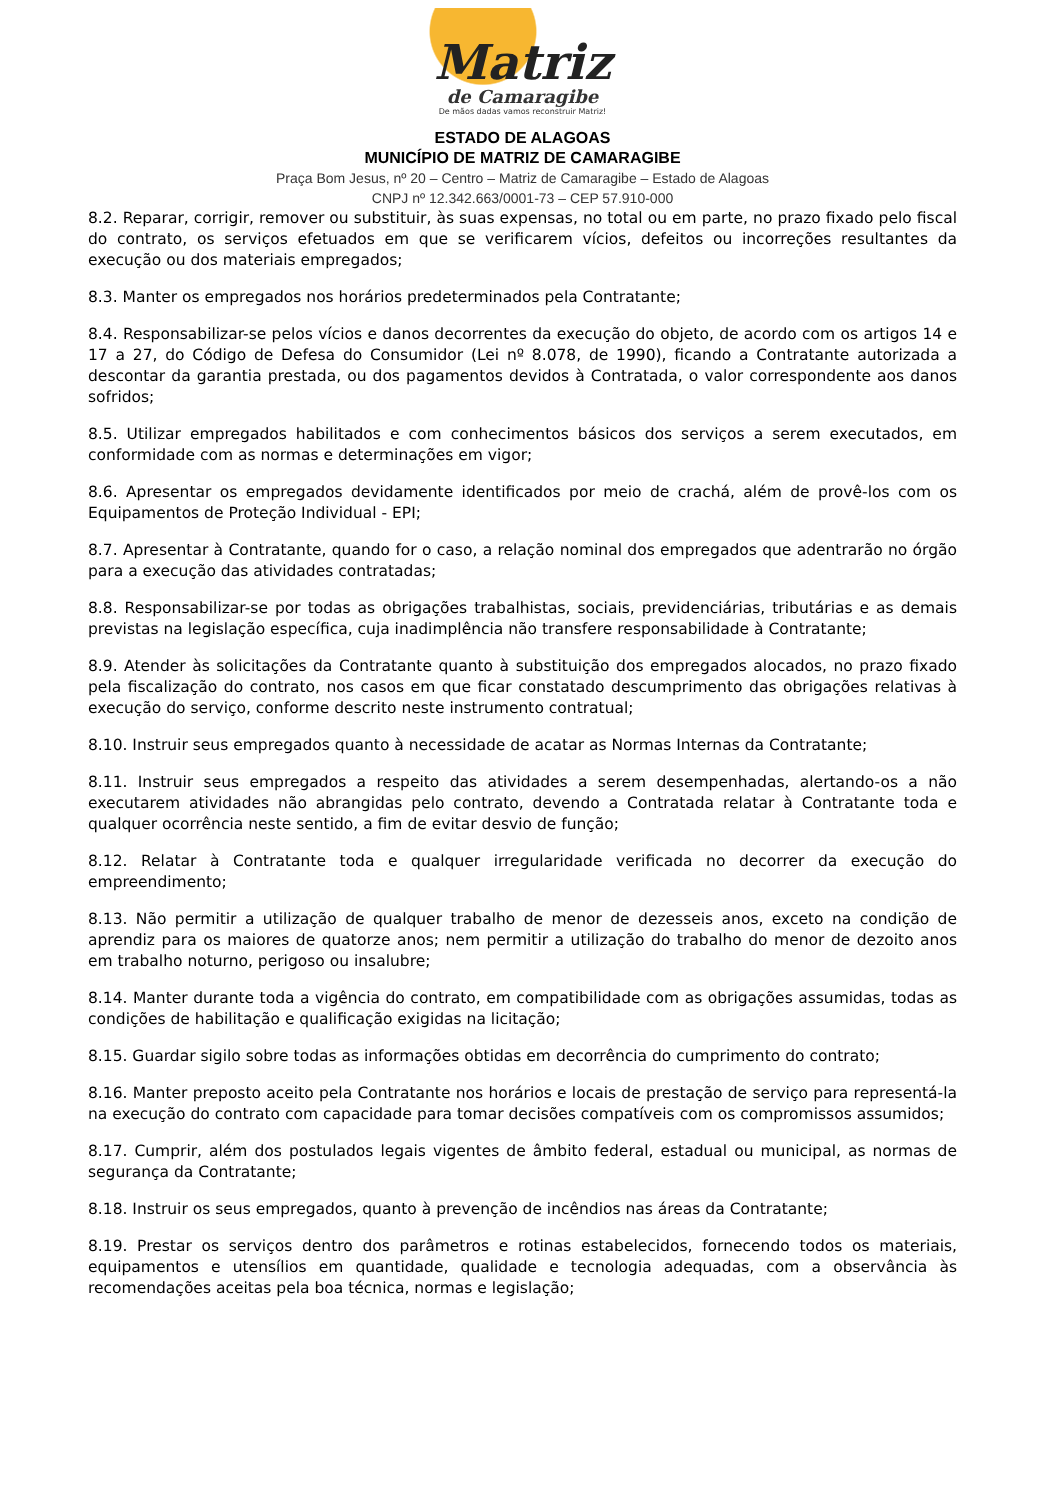Matriz
de Camaragibe
De mãos dadas vamos reconstruir Matriz!
ESTADO DE ALAGOAS
MUNICÍPIO DE MATRIZ DE CAMARAGIBE
Praça Bom Jesus, nº 20 – Centro – Matriz de Camaragibe – Estado de Alagoas
CNPJ nº 12.342.663/0001-73 – CEP 57.910-000
8.2. Reparar, corrigir, remover ou substituir, às suas expensas, no total ou em parte, no prazo fixado pelo fiscal do contrato, os serviços efetuados em que se verificarem vícios, defeitos ou incorreções resultantes da execução ou dos materiais empregados;
8.3. Manter os empregados nos horários predeterminados pela Contratante;
8.4. Responsabilizar-se pelos vícios e danos decorrentes da execução do objeto, de acordo com os artigos 14 e 17 a 27, do Código de Defesa do Consumidor (Lei nº 8.078, de 1990), ficando a Contratante autorizada a descontar da garantia prestada, ou dos pagamentos devidos à Contratada, o valor correspondente aos danos sofridos;
8.5. Utilizar empregados habilitados e com conhecimentos básicos dos serviços a serem executados, em conformidade com as normas e determinações em vigor;
8.6. Apresentar os empregados devidamente identificados por meio de crachá, além de provê-los com os Equipamentos de Proteção Individual - EPI;
8.7. Apresentar à Contratante, quando for o caso, a relação nominal dos empregados que adentrarão no órgão para a execução das atividades contratadas;
8.8. Responsabilizar-se por todas as obrigações trabalhistas, sociais, previdenciárias, tributárias e as demais previstas na legislação específica, cuja inadimplência não transfere responsabilidade à Contratante;
8.9. Atender às solicitações da Contratante quanto à substituição dos empregados alocados, no prazo fixado pela fiscalização do contrato, nos casos em que ficar constatado descumprimento das obrigações relativas à execução do serviço, conforme descrito neste instrumento contratual;
8.10. Instruir seus empregados quanto à necessidade de acatar as Normas Internas da Contratante;
8.11. Instruir seus empregados a respeito das atividades a serem desempenhadas, alertando-os a não executarem atividades não abrangidas pelo contrato, devendo a Contratada relatar à Contratante toda e qualquer ocorrência neste sentido, a fim de evitar desvio de função;
8.12. Relatar à Contratante toda e qualquer irregularidade verificada no decorrer da execução do empreendimento;
8.13. Não permitir a utilização de qualquer trabalho de menor de dezesseis anos, exceto na condição de aprendiz para os maiores de quatorze anos; nem permitir a utilização do trabalho do menor de dezoito anos em trabalho noturno, perigoso ou insalubre;
8.14. Manter durante toda a vigência do contrato, em compatibilidade com as obrigações assumidas, todas as condições de habilitação e qualificação exigidas na licitação;
8.15. Guardar sigilo sobre todas as informações obtidas em decorrência do cumprimento do contrato;
8.16. Manter preposto aceito pela Contratante nos horários e locais de prestação de serviço para representá-la na execução do contrato com capacidade para tomar decisões compatíveis com os compromissos assumidos;
8.17. Cumprir, além dos postulados legais vigentes de âmbito federal, estadual ou municipal, as normas de segurança da Contratante;
8.18. Instruir os seus empregados, quanto à prevenção de incêndios nas áreas da Contratante;
8.19. Prestar os serviços dentro dos parâmetros e rotinas estabelecidos, fornecendo todos os materiais, equipamentos e utensílios em quantidade, qualidade e tecnologia adequadas, com a observância às recomendações aceitas pela boa técnica, normas e legislação;